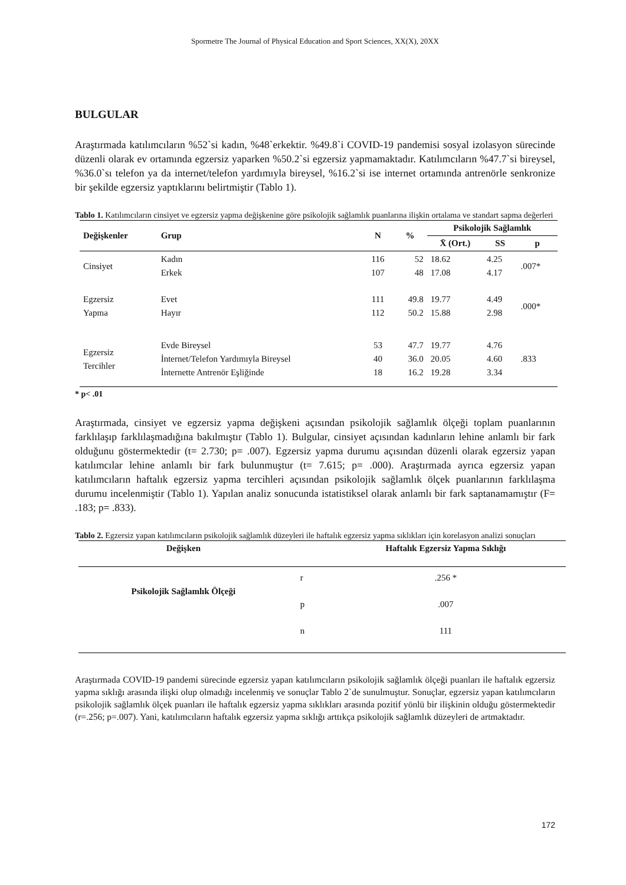Spormetre The Journal of Physical Education and Sport Sciences, XX(X), 20XX
BULGULAR
Araştırmada katılımcıların %52`si kadın, %48`erkektir. %49.8`i COVID-19 pandemisi sosyal izolasyon sürecinde düzenli olarak ev ortamında egzersiz yaparken %50.2`si egzersiz yapmamaktadır. Katılımcıların %47.7`si bireysel, %36.0`sı telefon ya da internet/telefon yardımıyla bireysel, %16.2`si ise internet ortamında antrenörle senkronize bir şekilde egzersiz yaptıklarını belirtmiştir (Tablo 1).
Tablo 1. Katılımcıların cinsiyet ve egzersiz yapma değişkenine göre psikolojik sağlamlık puanlarına ilişkin ortalama ve standart sapma değerleri
| Değişkenler | Grup | N | % | Psikolojik Sağlamlık | | |
| --- | --- | --- | --- | --- | --- | --- |
| | | | | X̄ (Ort.) | SS | p |
| Cinsiyet | Kadın Erkek | 116 107 | 52 48 | 18.62 17.08 | 4.25 4.17 | .007* |
| Egzersiz Yapma | Evet Hayır | 111 112 | 49.8 50.2 | 19.77 15.88 | 4.49 2.98 | .000* |
| Egzersiz Tercihler | Evde Bireysel İnternet/Telefon Yardımıyla Bireysel İnternette Antrenör Eşliğinde | 53 40 18 | 47.7 36.0 16.2 | 19.77 20.05 19.28 | 4.76 4.60 3.34 | .833 |
* p< .01
Araştırmada, cinsiyet ve egzersiz yapma değişkeni açısından psikolojik sağlamlık ölçeği toplam puanlarının farklılaşıp farklılaşmadığına bakılmıştır (Tablo 1). Bulgular, cinsiyet açısından kadınların lehine anlamlı bir fark olduğunu göstermektedir (t= 2.730; p= .007). Egzersiz yapma durumu açısından düzenli olarak egzersiz yapan katılımcılar lehine anlamlı bir fark bulunmuştur (t= 7.615; p= .000). Araştırmada ayrıca egzersiz yapan katılımcıların haftalık egzersiz yapma tercihleri açısından psikolojik sağlamlık ölçek puanlarının farklılaşma durumu incelenmiştir (Tablo 1). Yapılan analiz sonucunda istatistiksel olarak anlamlı bir fark saptanamamıştır (F= .183; p= .833).
Tablo 2. Egzersiz yapan katılımcıların psikolojik sağlamlık düzeyleri ile haftalık egzersiz yapma sıklıkları için korelasyon analizi sonuçları
| Değişken | | Haftalık Egzersiz Yapma Sıklığı |
| --- | --- | --- |
| Psikolojik Sağlamlık Ölçeği | r | .256 * |
| | p | .007 |
| | n | 111 |
Araştırmada COVID-19 pandemi sürecinde egzersiz yapan katılımcıların psikolojik sağlamlık ölçeği puanları ile haftalık egzersiz yapma sıklığı arasında ilişki olup olmadığı incelenmiş ve sonuçlar Tablo 2`de sunulmuştur. Sonuçlar, egzersiz yapan katılımcıların psikolojik sağlamlık ölçek puanları ile haftalık egzersiz yapma sıklıkları arasında pozitif yönlü bir ilişkinin olduğu göstermektedir (r=.256; p=.007). Yani, katılımcıların haftalık egzersiz yapma sıklığı arttıkça psikolojik sağlamlık düzeyleri de artmaktadır.
172